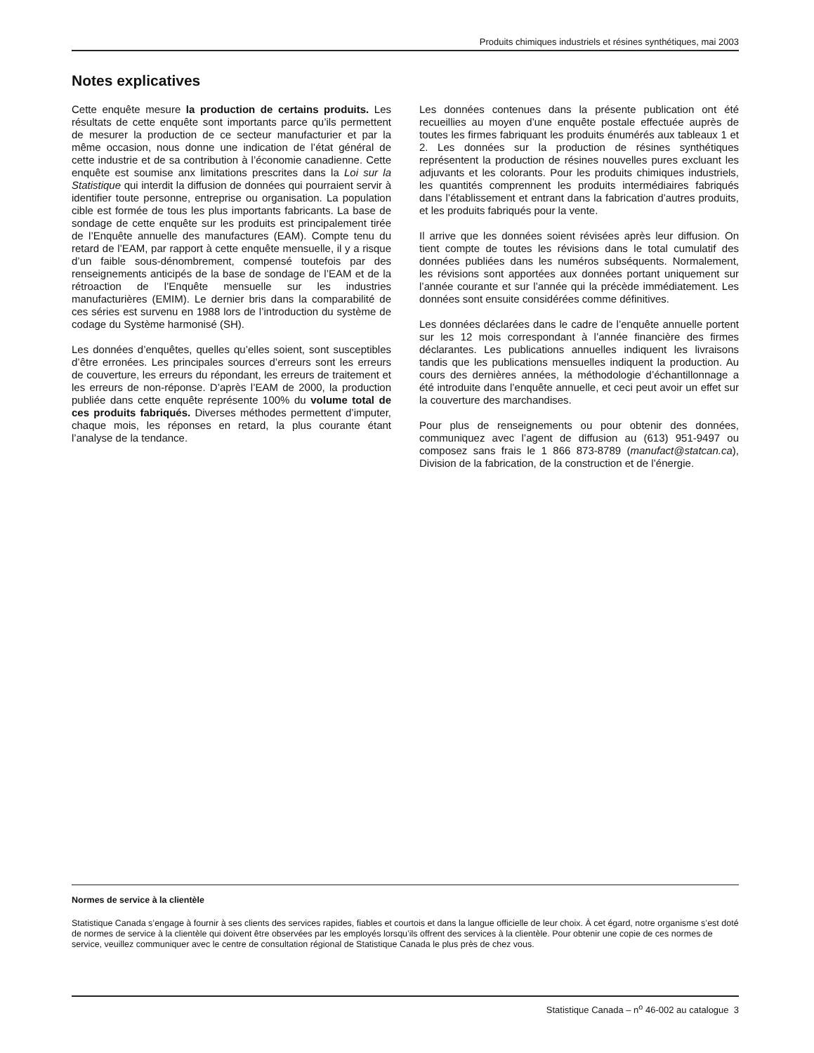Produits chimiques industriels et résines synthétiques, mai 2003
Notes explicatives
Cette enquête mesure la production de certains produits. Les résultats de cette enquête sont importants parce qu’ils permettent de mesurer la production de ce secteur manufacturier et par la même occasion, nous donne une indication de l’état général de cette industrie et de sa contribution à l’économie canadienne. Cette enquête est soumise anx limitations prescrites dans la Loi sur la Statistique qui interdit la diffusion de données qui pourraient servir à identifier toute personne, entreprise ou organisation. La population cible est formée de tous les plus importants fabricants. La base de sondage de cette enquête sur les produits est principalement tirée de l’Enquête annuelle des manufactures (EAM). Compte tenu du retard de l’EAM, par rapport à cette enquête mensuelle, il y a risque d’un faible sous-dénombrement, compensé toutefois par des renseignements anticipés de la base de sondage de l’EAM et de la rétroaction de l’Enquête mensuelle sur les industries manufacturières (EMIM). Le dernier bris dans la comparabilité de ces séries est survenu en 1988 lors de l’introduction du système de codage du Système harmonisé (SH).
Les données d’enquêtes, quelles qu’elles soient, sont susceptibles d’être erronées. Les principales sources d’erreurs sont les erreurs de couverture, les erreurs du répondant, les erreurs de traitement et les erreurs de non-réponse. D’après l’EAM de 2000, la production publiée dans cette enquête représente 100% du volume total de ces produits fabriqués. Diverses méthodes permettent d’imputer, chaque mois, les réponses en retard, la plus courante étant l’analyse de la tendance.
Les données contenues dans la présente publication ont été recueillies au moyen d’une enquête postale effectuée auprès de toutes les firmes fabriquant les produits énumérés aux tableaux 1 et 2. Les données sur la production de résines synthétiques représentent la production de résines nouvelles pures excluant les adjuvants et les colorants. Pour les produits chimiques industriels, les quantités comprennent les produits intermédiaires fabriqués dans l’établissement et entrant dans la fabrication d’autres produits, et les produits fabriqués pour la vente.
Il arrive que les données soient révisées après leur diffusion. On tient compte de toutes les révisions dans le total cumulatif des données publiées dans les numéros subséquents. Normalement, les révisions sont apportées aux données portant uniquement sur l’année courante et sur l’année qui la précède immédiatement. Les données sont ensuite considérées comme définitives.
Les données déclarées dans le cadre de l’enquête annuelle portent sur les 12 mois correspondant à l’année financière des firmes déclarantes. Les publications annuelles indiquent les livraisons tandis que les publications mensuelles indiquent la production. Au cours des dernières années, la méthodologie d’échantillonnage a été introduite dans l’enquête annuelle, et ceci peut avoir un effet sur la couverture des marchandises.
Pour plus de renseignements ou pour obtenir des données, communiquez avec l’agent de diffusion au (613) 951-9497 ou composez sans frais le 1 866 873-8789 (manufact@statcan.ca), Division de la fabrication, de la construction et de l’énergie.
Normes de service à la clientèle
Statistique Canada s’engage à fournir à ses clients des services rapides, fiables et courtois et dans la langue officielle de leur choix. À cet égard, notre organisme s’est doté de normes de service à la clientèle qui doivent être observées par les employés lorsqu’ils offrent des services à la clientèle. Pour obtenir une copie de ces normes de service, veuillez communiquer avec le centre de consultation régional de Statistique Canada le plus près de chez vous.
Statistique Canada – n<sup>o</sup> 46-002 au catalogue 3